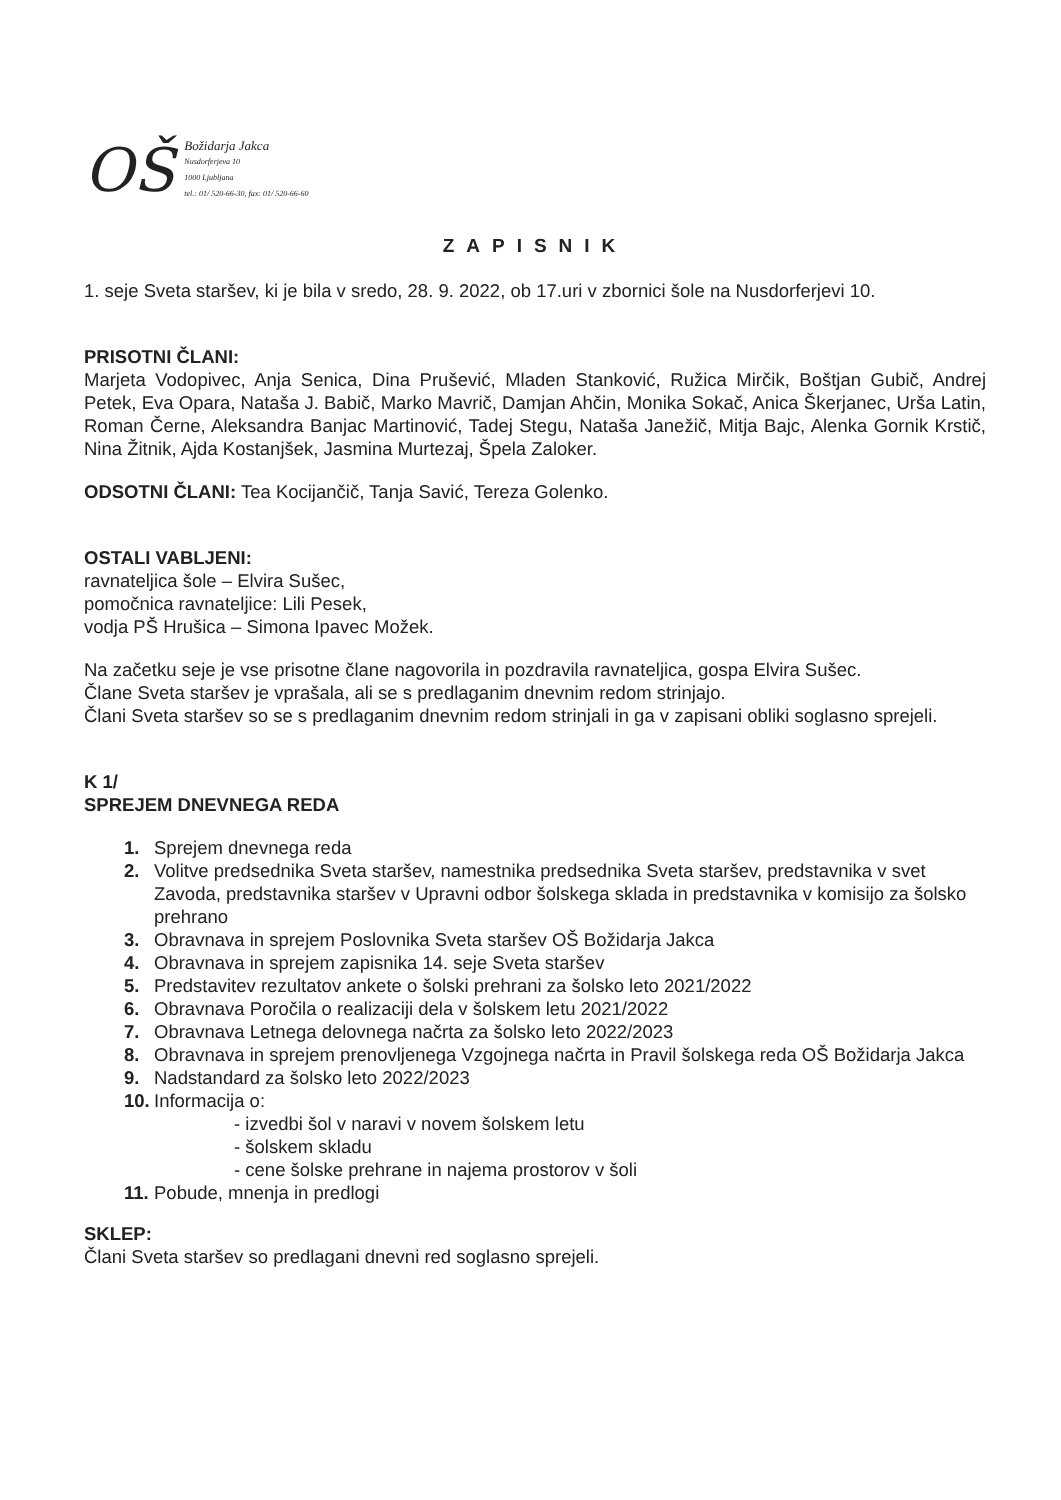OŠ
Božidarja Jakca
Nusdorferjeva 10
1000 Ljubljana
tel.: 01/ 520-66-30, fax: 01/ 520-66-60
ZAPISNIK
1. seje Sveta staršev, ki je bila v sredo, 28. 9. 2022, ob 17.uri v zbornici šole na Nusdorferjevi 10.
PRISOTNI ČLANI:
Marjeta Vodopivec, Anja Senica, Dina Prušević, Mladen Stanković, Ružica Mirčik, Boštjan Gubič, Andrej Petek, Eva Opara, Nataša J. Babič, Marko Mavrič, Damjan Ahčin, Monika Sokač, Anica Škerjanec, Urša Latin, Roman Černe, Aleksandra Banjac Martinović, Tadej Stegu, Nataša Janežič, Mitja Bajc, Alenka Gornik Krstič, Nina Žitnik, Ajda Kostanjšek, Jasmina Murtezaj, Špela Zaloker.
ODSOTNI ČLANI: Tea Kocijančič, Tanja Savić, Tereza Golenko.
OSTALI VABLJENI:
ravnateljica šole – Elvira Sušec,
pomočnica ravnateljice: Lili Pesek,
vodja PŠ Hrušica – Simona Ipavec Možek.
Na začetku seje je vse prisotne člane nagovorila in pozdravila ravnateljica, gospa Elvira Sušec.
Člane Sveta staršev je vprašala, ali se s predlaganim dnevnim redom strinjajo.
Člani Sveta staršev so se s predlaganim dnevnim redom strinjali in ga v zapisani obliki soglasno sprejeli.
K 1/
SPREJEM DNEVNEGA REDA
1. Sprejem dnevnega reda
2. Volitve predsednika Sveta staršev, namestnika predsednika Sveta staršev, predstavnika v svet Zavoda, predstavnika staršev v Upravni odbor šolskega sklada in predstavnika v komisijo za šolsko prehrano
3. Obravnava in sprejem Poslovnika Sveta staršev OŠ Božidarja Jakca
4. Obravnava in sprejem zapisnika 14. seje Sveta staršev
5. Predstavitev rezultatov ankete o šolski prehrani za šolsko leto 2021/2022
6. Obravnava Poročila o realizaciji dela v šolskem letu 2021/2022
7. Obravnava Letnega delovnega načrta za šolsko leto 2022/2023
8. Obravnava in sprejem prenovljenega Vzgojnega načrta in Pravil šolskega reda OŠ Božidarja Jakca
9. Nadstandard za šolsko leto 2022/2023
10. Informacija o:
- izvedbi šol v naravi v novem šolskem letu
- šolskem skladu
- cene šolske prehrane in najema prostorov v šoli
11. Pobude, mnenja in predlogi
SKLEP:
Člani Sveta staršev so predlagani dnevni red soglasno sprejeli.